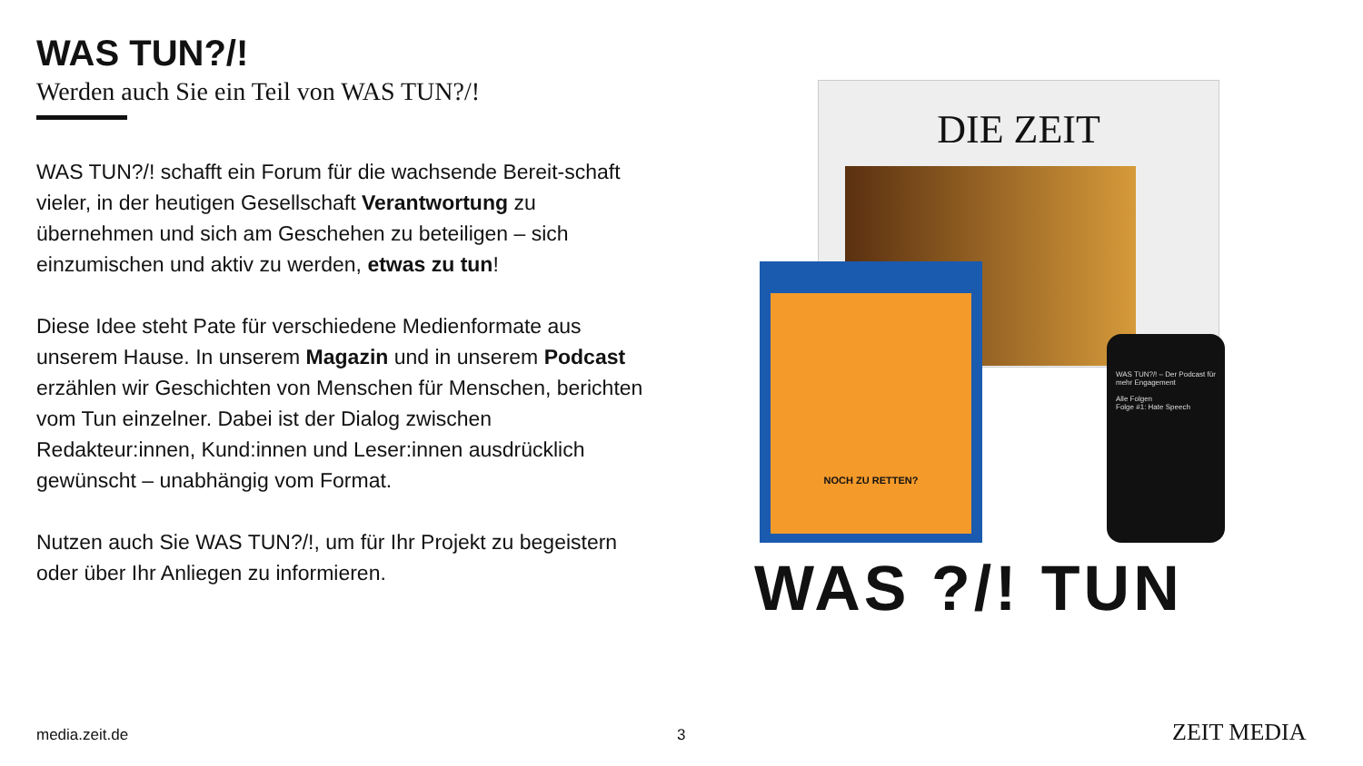WAS TUN?/!
Werden auch Sie ein Teil von WAS TUN?/!
WAS TUN?/! schafft ein Forum für die wachsende Bereit-schaft vieler, in der heutigen Gesellschaft Verantwortung zu übernehmen und sich am Geschehen zu beteiligen – sich einzumischen und aktiv zu werden, etwas zu tun!
Diese Idee steht Pate für verschiedene Medienformate aus unserem Hause. In unserem Magazin und in unserem Podcast erzählen wir Geschichten von Menschen für Menschen, berichten vom Tun einzelner. Dabei ist der Dialog zwischen Redakteur:innen, Kund:innen und Leser:innen ausdrücklich gewünscht – unabhängig vom Format.
Nutzen auch Sie WAS TUN?/!, um für Ihr Projekt zu begeistern oder über Ihr Anliegen zu informieren.
DIE ZEIT
NOCH ZU RETTEN?
WAS TUN?/! – Der Podcast für mehr Engagement
Alle Folgen
Folge #1: Hate Speech
WAS ?/! TUN
media.zeit.de 3 ZEIT MEDIA